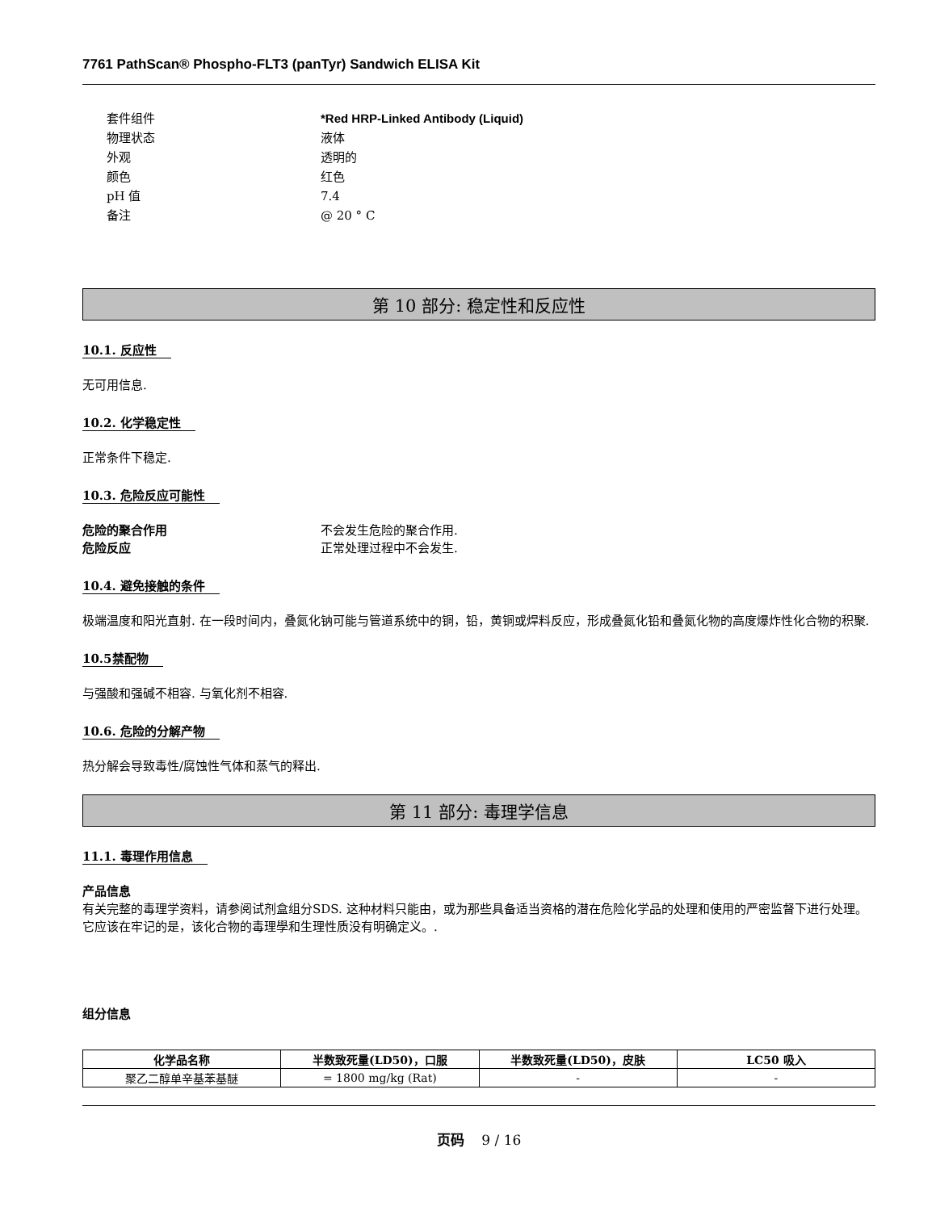7761 PathScan® Phospho-FLT3 (panTyr) Sandwich ELISA Kit
套件组件 *Red HRP-Linked Antibody (Liquid)
物理状态 液体
外观 透明的
颜色 红色
pH 值 7.4
备注 @ 20 ° C
第 10 部分: 稳定性和反应性
10.1. 反应性
无可用信息.
10.2. 化学稳定性
正常条件下稳定.
10.3. 危险反应可能性
危险的聚合作用 不会发生危险的聚合作用.
危险反应 正常处理过程中不会发生.
10.4. 避免接触的条件
极端温度和阳光直射. 在一段时间内，叠氮化钠可能与管道系统中的铜，铅，黄铜或焊料反应，形成叠氮化铅和叠氮化物的高度爆炸性化合物的积聚.
10.5禁配物
与强酸和强碱不相容. 与氧化剂不相容.
10.6. 危险的分解产物
热分解会导致毒性/腐蚀性气体和蒸气的释出.
第 11 部分: 毒理学信息
11.1. 毒理作用信息
产品信息
有关完整的毒理学资料，请参阅试剂盒组分SDS. 这种材料只能由，或为那些具备适当资格的潜在危险化学品的处理和使用的严密监督下进行处理。它应该在牢记的是，该化合物的毒理學和生理性质没有明确定义。.
组分信息
| 化学品名称 | 半数致死量(LD50)，口服 | 半数致死量(LD50)，皮肤 | LC50 吸入 |
| --- | --- | --- | --- |
| 聚乙二醇单辛基苯基醚 | = 1800 mg/kg (Rat) | - | - |
页码 9 / 16